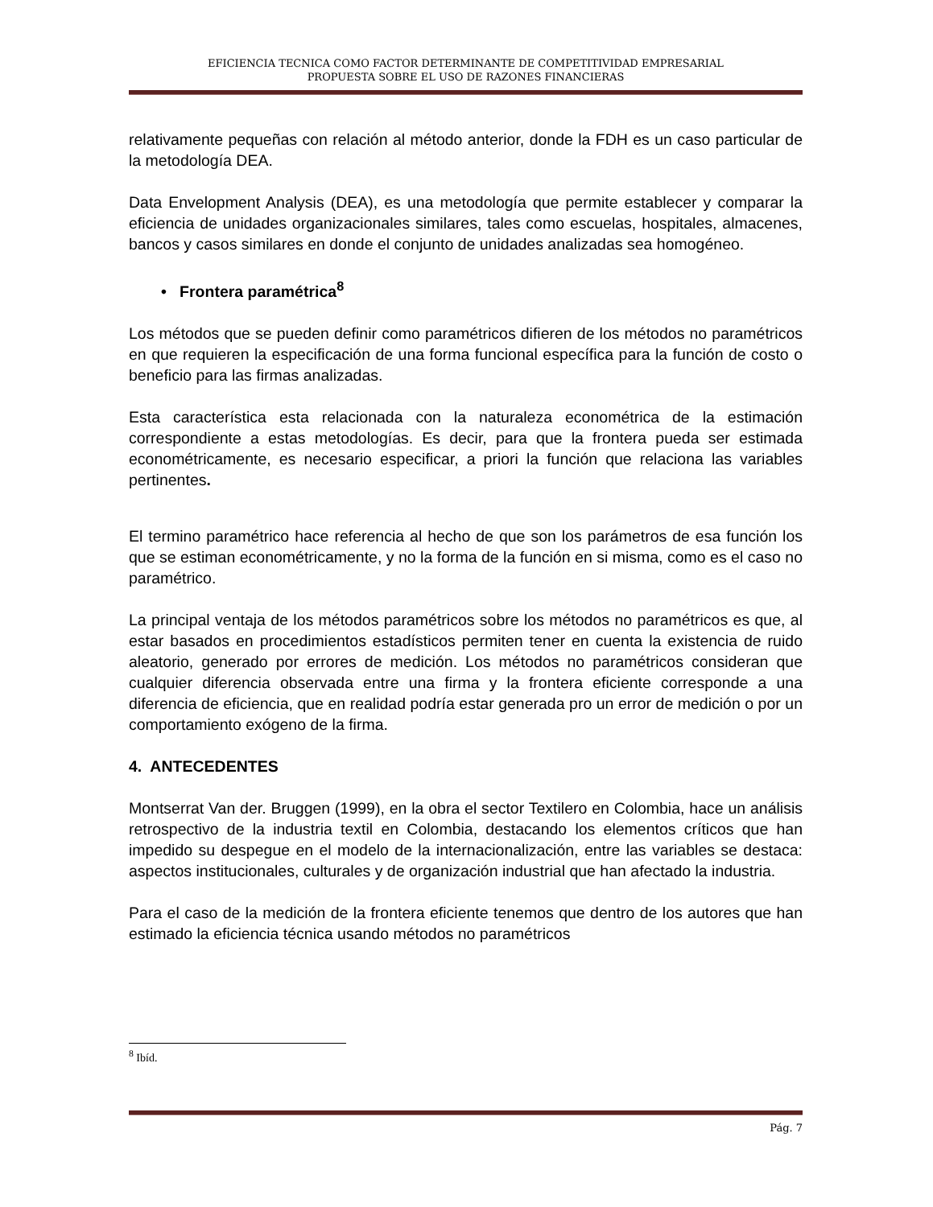EFICIENCIA TECNICA COMO FACTOR DETERMINANTE DE COMPETITIVIDAD EMPRESARIAL
PROPUESTA SOBRE EL USO DE RAZONES FINANCIERAS
relativamente pequeñas con relación al método anterior, donde la FDH es un caso particular de la metodología DEA.
Data Envelopment Analysis (DEA), es una metodología que permite establecer y comparar la eficiencia de unidades organizacionales similares, tales como escuelas, hospitales, almacenes, bancos y casos similares en donde el conjunto de unidades analizadas sea homogéneo.
• Frontera paramétrica<sup>8</sup>
Los métodos que se pueden definir como paramétricos difieren de los métodos no paramétricos en que requieren la especificación de una forma funcional específica para la función de costo o beneficio para las firmas analizadas.
Esta característica esta relacionada con la naturaleza econométrica de la estimación correspondiente a estas metodologías. Es decir, para que la frontera pueda ser estimada econométricamente, es necesario especificar, a priori la función que relaciona las variables pertinentes.
El termino paramétrico hace referencia al hecho de que son los parámetros de esa función los que se estiman econométricamente, y no la forma de la función en si misma, como es el caso no paramétrico.
La principal ventaja de los métodos paramétricos sobre los métodos no paramétricos es que, al estar basados en procedimientos estadísticos permiten tener en cuenta la existencia de ruido aleatorio, generado por errores de medición. Los métodos no paramétricos consideran que cualquier diferencia observada entre una firma y la frontera eficiente corresponde a una diferencia de eficiencia, que en realidad podría estar generada pro un error de medición o por un comportamiento exógeno de la firma.
4. ANTECEDENTES
Montserrat Van der. Bruggen (1999), en la obra el sector Textilero en Colombia, hace un análisis retrospectivo de la industria textil en Colombia, destacando los elementos críticos que han impedido su despegue en el modelo de la internacionalización, entre las variables se destaca: aspectos institucionales, culturales y de organización industrial que han afectado la industria.
Para el caso de la medición de la frontera eficiente tenemos que dentro de los autores que han estimado la eficiencia técnica usando métodos no paramétricos
<sup>8</sup> Ibíd.
Pág. 7